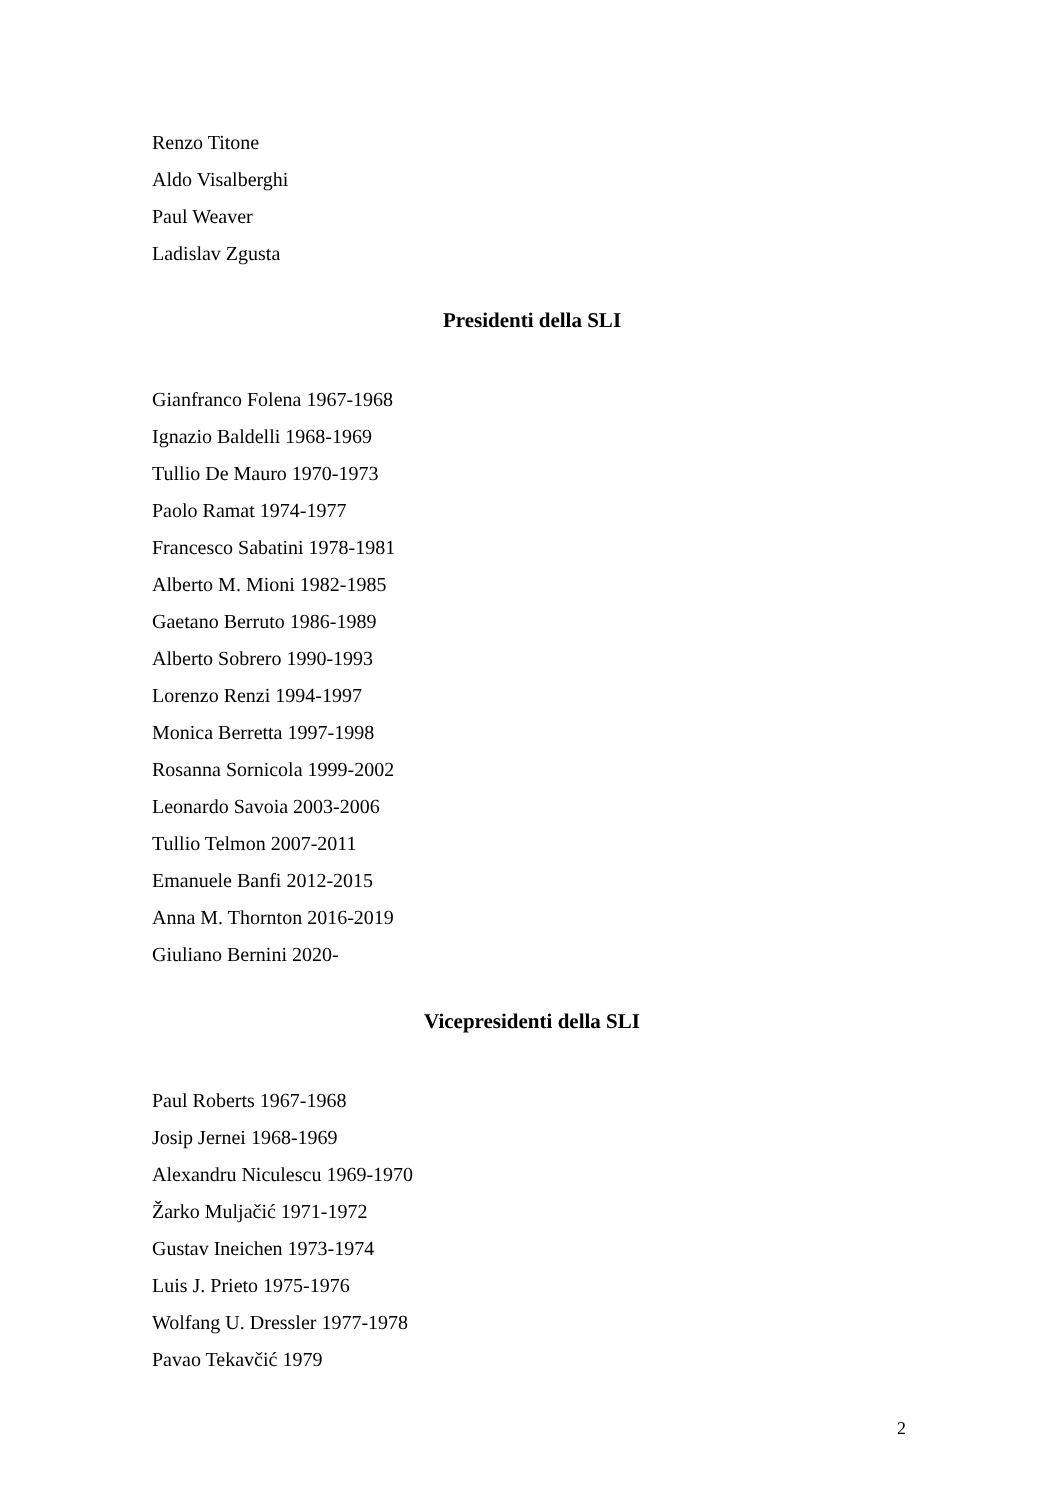Renzo Titone
Aldo Visalberghi
Paul Weaver
Ladislav Zgusta
Presidenti della SLI
Gianfranco Folena 1967-1968
Ignazio Baldelli 1968-1969
Tullio De Mauro 1970-1973
Paolo Ramat 1974-1977
Francesco Sabatini 1978-1981
Alberto M. Mioni 1982-1985
Gaetano Berruto 1986-1989
Alberto Sobrero 1990-1993
Lorenzo Renzi 1994-1997
Monica Berretta 1997-1998
Rosanna Sornicola 1999-2002
Leonardo Savoia 2003-2006
Tullio Telmon 2007-2011
Emanuele Banfi 2012-2015
Anna M. Thornton 2016-2019
Giuliano Bernini 2020-
Vicepresidenti della SLI
Paul Roberts 1967-1968
Josip Jernei 1968-1969
Alexandru Niculescu 1969-1970
Žarko Muljačić 1971-1972
Gustav Ineichen 1973-1974
Luis J. Prieto 1975-1976
Wolfang U. Dressler 1977-1978
Pavao Tekavčić 1979
2